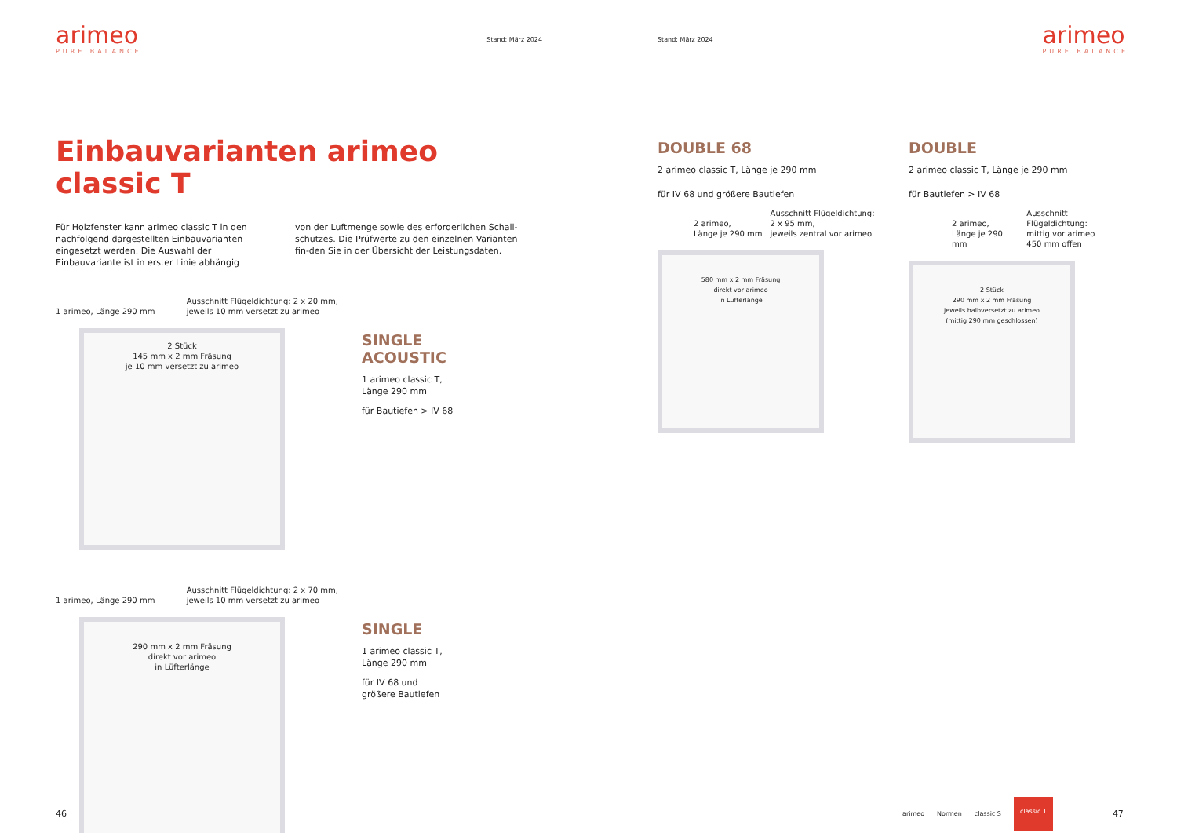arimeo
PURE BALANCE
Stand: März 2024
Einbauvarianten arimeo classic T
Für Holzfenster kann arimeo classic T in den nachfolgend dargestellten Einbauvarianten eingesetzt werden. Die Auswahl der Einbauvariante ist in erster Linie abhängig
von der Luftmenge sowie des erforderlichen Schall-schutzes. Die Prüfwerte zu den einzelnen Varianten fin-den Sie in der Übersicht der Leistungsdaten.
1 arimeo, Länge 290 mm Ausschnitt Flügeldichtung: 2 x 20 mm,
jeweils 10 mm versetzt zu arimeo
2 Stück
145 mm x 2 mm Fräsung
je 10 mm versetzt zu arimeo
SINGLE
ACOUSTIC
1 arimeo classic T,
Länge 290 mm
für Bautiefen > IV 68
1 arimeo, Länge 290 mm Ausschnitt Flügeldichtung: 2 x 70 mm,
jeweils 10 mm versetzt zu arimeo
290 mm x 2 mm Fräsung
direkt vor arimeo
in Lüfterlänge
SINGLE
1 arimeo classic T,
Länge 290 mm
für IV 68 und
größere Bautiefen
46
Stand: März 2024
arimeo
PURE BALANCE
DOUBLE 68
2 arimeo classic T, Länge je 290 mm
für IV 68 und größere Bautiefen
2 arimeo,
Länge je 290 mm Ausschnitt Flügeldichtung:
2 x 95 mm,
jeweils zentral vor arimeo
580 mm x 2 mm Fräsung
direkt vor arimeo
in Lüfterlänge
DOUBLE
2 arimeo classic T, Länge je 290 mm
für Bautiefen > IV 68
2 arimeo,
Länge je 290 mm Ausschnitt Flügeldichtung:
mittig vor arimeo
450 mm offen
2 Stück
290 mm x 2 mm Fräsung
jeweils halbversetzt zu arimeo
(mittig 290 mm geschlossen)
arimeo Normen classic S classic T 47